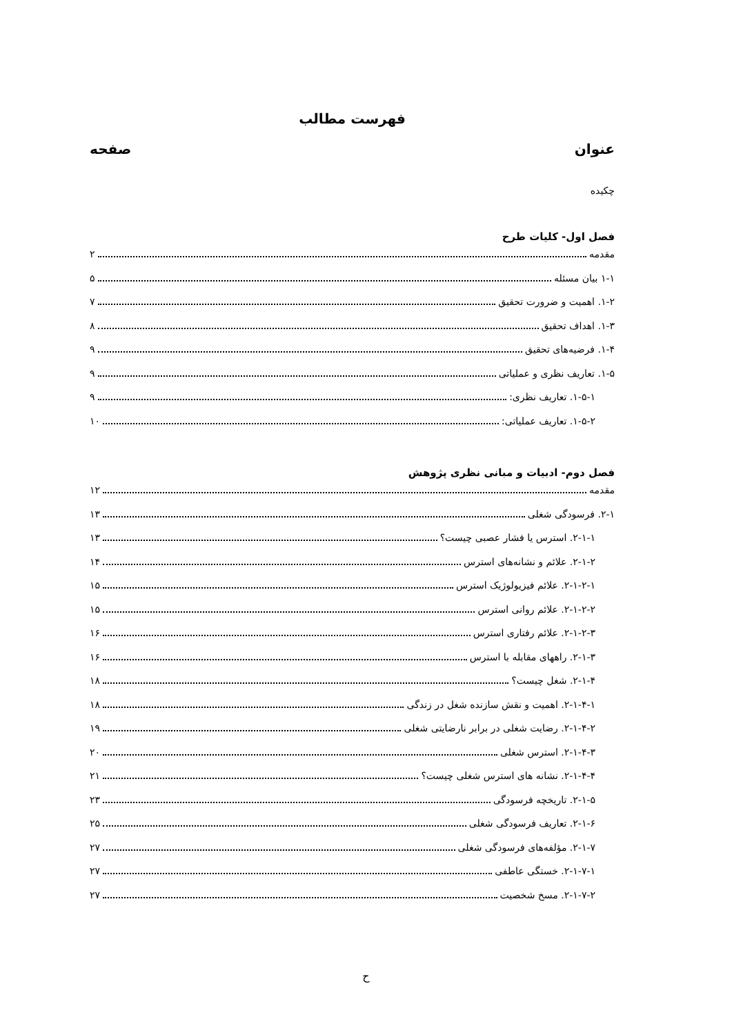فهرست مطالب
عنوان صفحه
چکیده
فصل اول- کلیات طرح
مقدمه ۲
۱-۱ بیان مسئله ۵
۱-۲. اهمیت و ضرورت تحقیق ۷
۱-۳. اهداف تحقیق ۸
۱-۴. فرضیه‌های تحقیق ۹
۱-۵. تعاریف نظری و عملیاتی ۹
۱-۵-۱. تعاریف نظری: ۹
۱-۵-۲. تعاریف عملیاتی: ۱۰
فصل دوم- ادبیات و مبانی نظری پژوهش
مقدمه ۱۲
۲-۱. فرسودگی شغلی ۱۳
۲-۱-۱. استرس یا فشار عصبی چیست؟ ۱۳
۲-۱-۲. علائم و نشانه‌های استرس ۱۴
۲-۱-۲-۱. علائم فیزیولوژیک استرس ۱۵
۲-۱-۲-۲. علائم روانی استرس ۱۵
۲-۱-۲-۳. علائم رفتاری استرس ۱۶
۲-۱-۳. راههای مقابله با استرس ۱۶
۲-۱-۴. شغل چیست؟ ۱۸
۲-۱-۴-۱. اهمیت و نقش سازنده شغل در زندگی ۱۸
۲-۱-۴-۲. رضایت شغلی در برابر نارضایتی شغلی ۱۹
۲-۱-۴-۳. استرس شغلی ۲۰
۲-۱-۴-۴. نشانه های استرس شغلی چیست؟ ۲۱
۲-۱-۵. تاریخچه فرسودگی ۲۳
۲-۱-۶. تعاریف فرسودگی شغلی ۲۵
۲-۱-۷. مؤلفه‌های فرسودگی شغلی ۲۷
۲-۱-۷-۱. خستگی عاطفی ۲۷
۲-۱-۷-۲. مسخ شخصیت ۲۷
ح